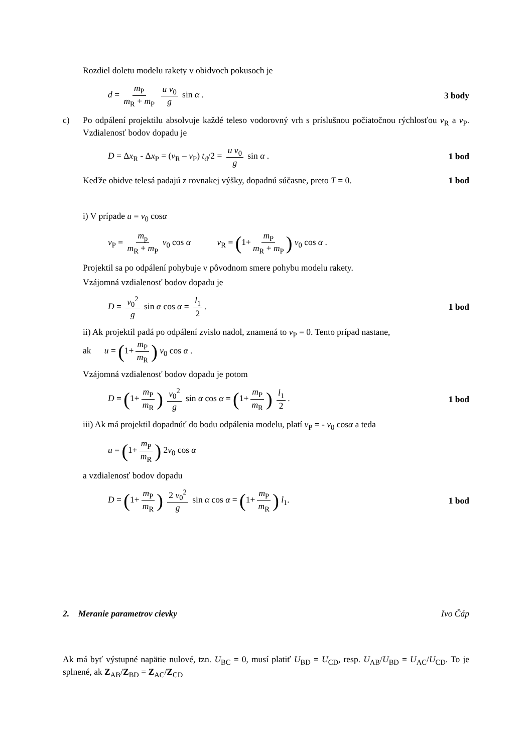Rozdiel doletu modelu rakety v obidvoch pokusoch je
d = m<sub>P</sub> m<sub>R</sub> + m<sub>P</sub> u v<sub>0</sub> g sin α . 3 body
c) Po odpálení projektilu absolvuje každé teleso vodorovný vrh s príslušnou počiatočnou rýchlosťou v<sub>R</sub> a v<sub>P</sub>. Vzdialenosť bodov dopadu je
D = Δx<sub>R</sub> - Δx<sub>P</sub> = (v<sub>R</sub> – v<sub>P</sub>) t<sub>d</sub>/2 = u v<sub>0</sub> g sin α . 1 bod
Keďže obidve telesá padajú z rovnakej výšky, dopadnú súčasne, preto T = 0. 1 bod
i) V prípade u = v<sub>0</sub> cosα
v<sub>P</sub> = m<sub>p</sub> m<sub>R</sub> + m<sub>P</sub> v<sub>0</sub> cos α v<sub>R</sub> = (1+ m<sub>P</sub> m<sub>R</sub> + m<sub>P</sub>) v<sub>0</sub> cos α .
Projektil sa po odpálení pohybuje v pôvodnom smere pohybu modelu rakety.
Vzájomná vzdialenosť bodov dopadu je
D = v<sub>0</sub><sup>2</sup> g sin α cos α = l<sub>1</sub> 2. 1 bod
ii) Ak projektil padá po odpálení zvislo nadol, znamená to v<sub>P</sub> = 0. Tento prípad nastane,
ak u = (1+ m<sub>P</sub> m<sub>R</sub>) v<sub>0</sub> cos α .
Vzájomná vzdialenosť bodov dopadu je potom
D = (1+ m<sub>P</sub> m<sub>R</sub>) v<sub>0</sub><sup>2</sup> g sin α cos α = (1+ m<sub>P</sub> m<sub>R</sub>) l<sub>1</sub> 2. 1 bod
iii) Ak má projektil dopadnúť do bodu odpálenia modelu, platí v<sub>P</sub> = - v<sub>0</sub> cosα a teda
u = (1+ m<sub>P</sub> m<sub>R</sub>) 2v<sub>0</sub> cos α
a vzdialenosť bodov dopadu
D = (1+ m<sub>P</sub> m<sub>R</sub>) 2 v<sub>0</sub><sup>2</sup> g sin α cos α = (1+ m<sub>P</sub> m<sub>R</sub>) l<sub>1</sub>. 1 bod
2. Meranie parametrov cievky Ivo Čáp
Ak má byť výstupné napätie nulové, tzn. U<sub>BC</sub> = 0, musí platiť U<sub>BD</sub> = U<sub>CD</sub>, resp. U<sub>AB</sub>/U<sub>BD</sub> = U<sub>AC</sub>/U<sub>CD</sub>. To je splnené, ak Z<sub>AB</sub>/Z<sub>BD</sub> = Z<sub>AC</sub>/Z<sub>CD</sub>